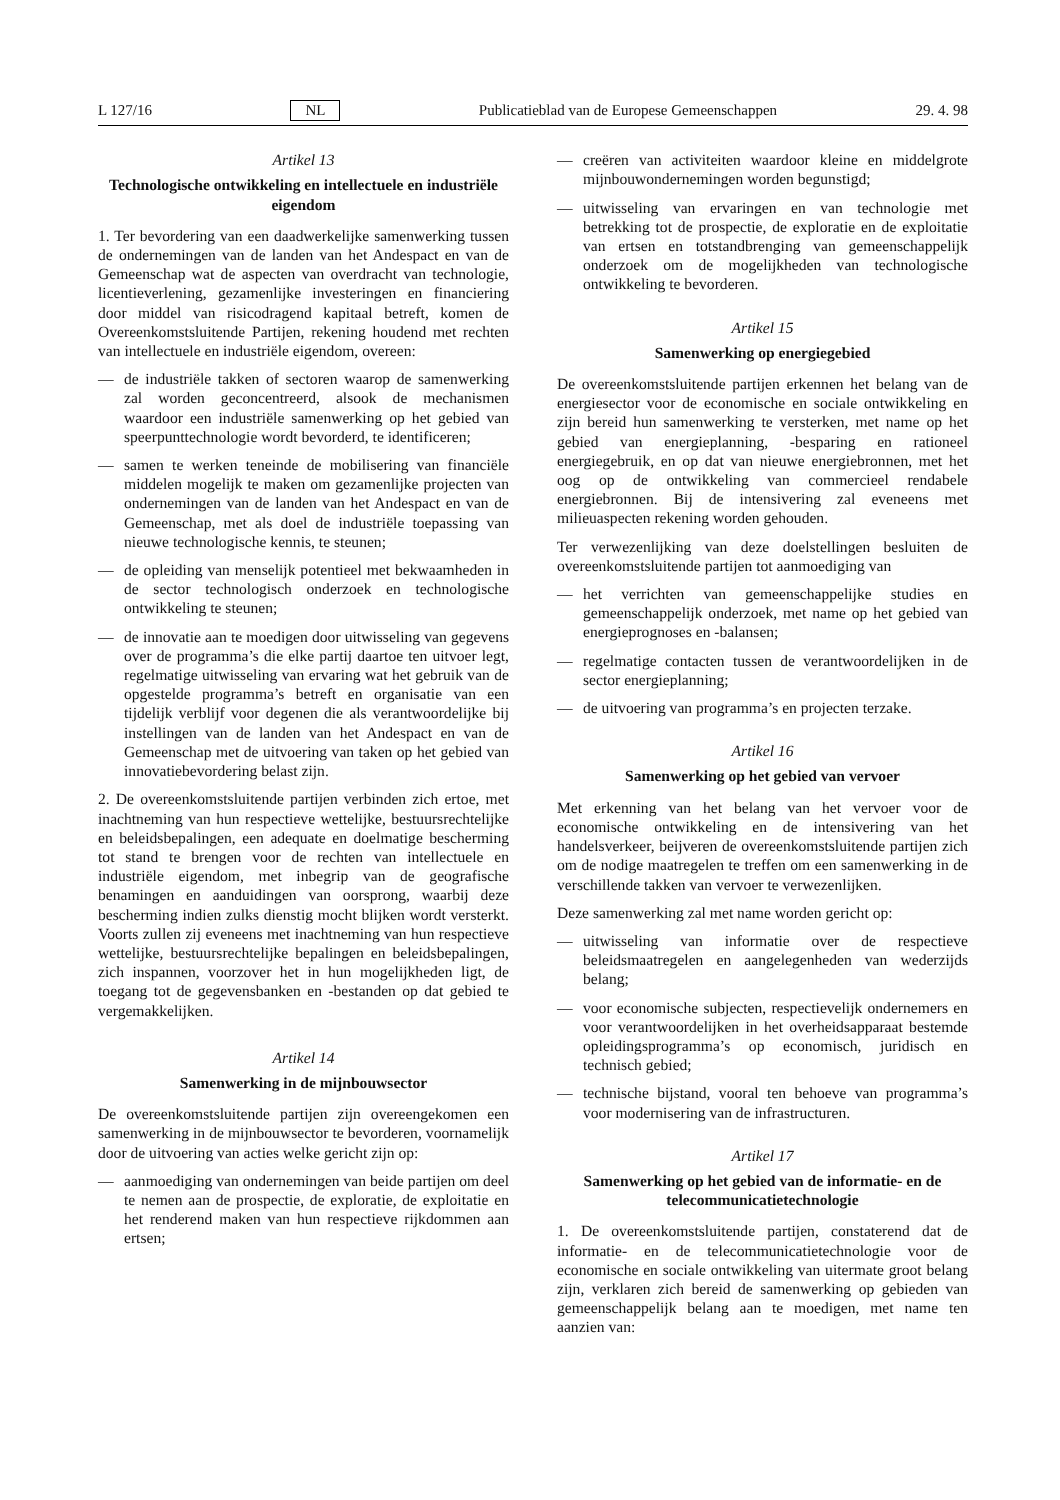L 127/16 NL Publicatieblad van de Europese Gemeenschappen 29. 4. 98
Artikel 13
Technologische ontwikkeling en intellectuele en industriële eigendom
1. Ter bevordering van een daadwerkelijke samenwerking tussen de ondernemingen van de landen van het Andespact en van de Gemeenschap wat de aspecten van overdracht van technologie, licentieverlening, gezamenlijke investeringen en financiering door middel van risicodragend kapitaal betreft, komen de Overeenkomstsluitende Partijen, rekening houdend met rechten van intellectuele en industriële eigendom, overeen:
— de industriële takken of sectoren waarop de samenwerking zal worden geconcentreerd, alsook de mechanismen waardoor een industriële samenwerking op het gebied van speerpunttechnologie wordt bevorderd, te identificeren;
— samen te werken teneinde de mobilisering van financiële middelen mogelijk te maken om gezamenlijke projecten van ondernemingen van de landen van het Andespact en van de Gemeenschap, met als doel de industriële toepassing van nieuwe technologische kennis, te steunen;
— de opleiding van menselijk potentieel met bekwaamheden in de sector technologisch onderzoek en technologische ontwikkeling te steunen;
— de innovatie aan te moedigen door uitwisseling van gegevens over de programma’s die elke partij daartoe ten uitvoer legt, regelmatige uitwisseling van ervaring wat het gebruik van de opgestelde programma’s betreft en organisatie van een tijdelijk verblijf voor degenen die als verantwoordelijke bij instellingen van de landen van het Andespact en van de Gemeenschap met de uitvoering van taken op het gebied van innovatiebevordering belast zijn.
2. De overeenkomstsluitende partijen verbinden zich ertoe, met inachtneming van hun respectieve wettelijke, bestuursrechtelijke en beleidsbepalingen, een adequate en doelmatige bescherming tot stand te brengen voor de rechten van intellectuele en industriële eigendom, met inbegrip van de geografische benamingen en aanduidingen van oorsprong, waarbij deze bescherming indien zulks dienstig mocht blijken wordt versterkt. Voorts zullen zij eveneens met inachtneming van hun respectieve wettelijke, bestuursrechtelijke bepalingen en beleidsbepalingen, zich inspannen, voorzover het in hun mogelijkheden ligt, de toegang tot de gegevensbanken en -bestanden op dat gebied te vergemakkelijken.
Artikel 14
Samenwerking in de mijnbouwsector
De overeenkomstsluitende partijen zijn overeengekomen een samenwerking in de mijnbouwsector te bevorderen, voornamelijk door de uitvoering van acties welke gericht zijn op:
— aanmoediging van ondernemingen van beide partijen om deel te nemen aan de prospectie, de exploratie, de exploitatie en het renderend maken van hun respectieve rijkdommen aan ertsen;
— creëren van activiteiten waardoor kleine en middelgrote mijnbouwondernemingen worden begunstigd;
— uitwisseling van ervaringen en van technologie met betrekking tot de prospectie, de exploratie en de exploitatie van ertsen en totstandbrenging van gemeenschappelijk onderzoek om de mogelijkheden van technologische ontwikkeling te bevorderen.
Artikel 15
Samenwerking op energiegebied
De overeenkomstsluitende partijen erkennen het belang van de energiesector voor de economische en sociale ontwikkeling en zijn bereid hun samenwerking te versterken, met name op het gebied van energieplanning, -besparing en rationeel energiegebruik, en op dat van nieuwe energiebronnen, met het oog op de ontwikkeling van commercieel rendabele energiebronnen. Bij de intensivering zal eveneens met milieuaspecten rekening worden gehouden.
Ter verwezenlijking van deze doelstellingen besluiten de overeenkomstsluitende partijen tot aanmoediging van
— het verrichten van gemeenschappelijke studies en gemeenschappelijk onderzoek, met name op het gebied van energieprognoses en -balansen;
— regelmatige contacten tussen de verantwoordelijken in de sector energieplanning;
— de uitvoering van programma’s en projecten terzake.
Artikel 16
Samenwerking op het gebied van vervoer
Met erkenning van het belang van het vervoer voor de economische ontwikkeling en de intensivering van het handelsverkeer, beijveren de overeenkomstsluitende partijen zich om de nodige maatregelen te treffen om een samenwerking in de verschillende takken van vervoer te verwezenlijken.
Deze samenwerking zal met name worden gericht op:
— uitwisseling van informatie over de respectieve beleidsmaatregelen en aangelegenheden van wederzijds belang;
— voor economische subjecten, respectievelijk ondernemers en voor verantwoordelijken in het overheidsapparaat bestemde opleidingsprogramma’s op economisch, juridisch en technisch gebied;
— technische bijstand, vooral ten behoeve van programma’s voor modernisering van de infrastructuren.
Artikel 17
Samenwerking op het gebied van de informatie- en de telecommunicatietechnologie
1. De overeenkomstsluitende partijen, constaterend dat de informatie- en de telecommunicatietechnologie voor de economische en sociale ontwikkeling van uitermate groot belang zijn, verklaren zich bereid de samenwerking op gebieden van gemeenschappelijk belang aan te moedigen, met name ten aanzien van: